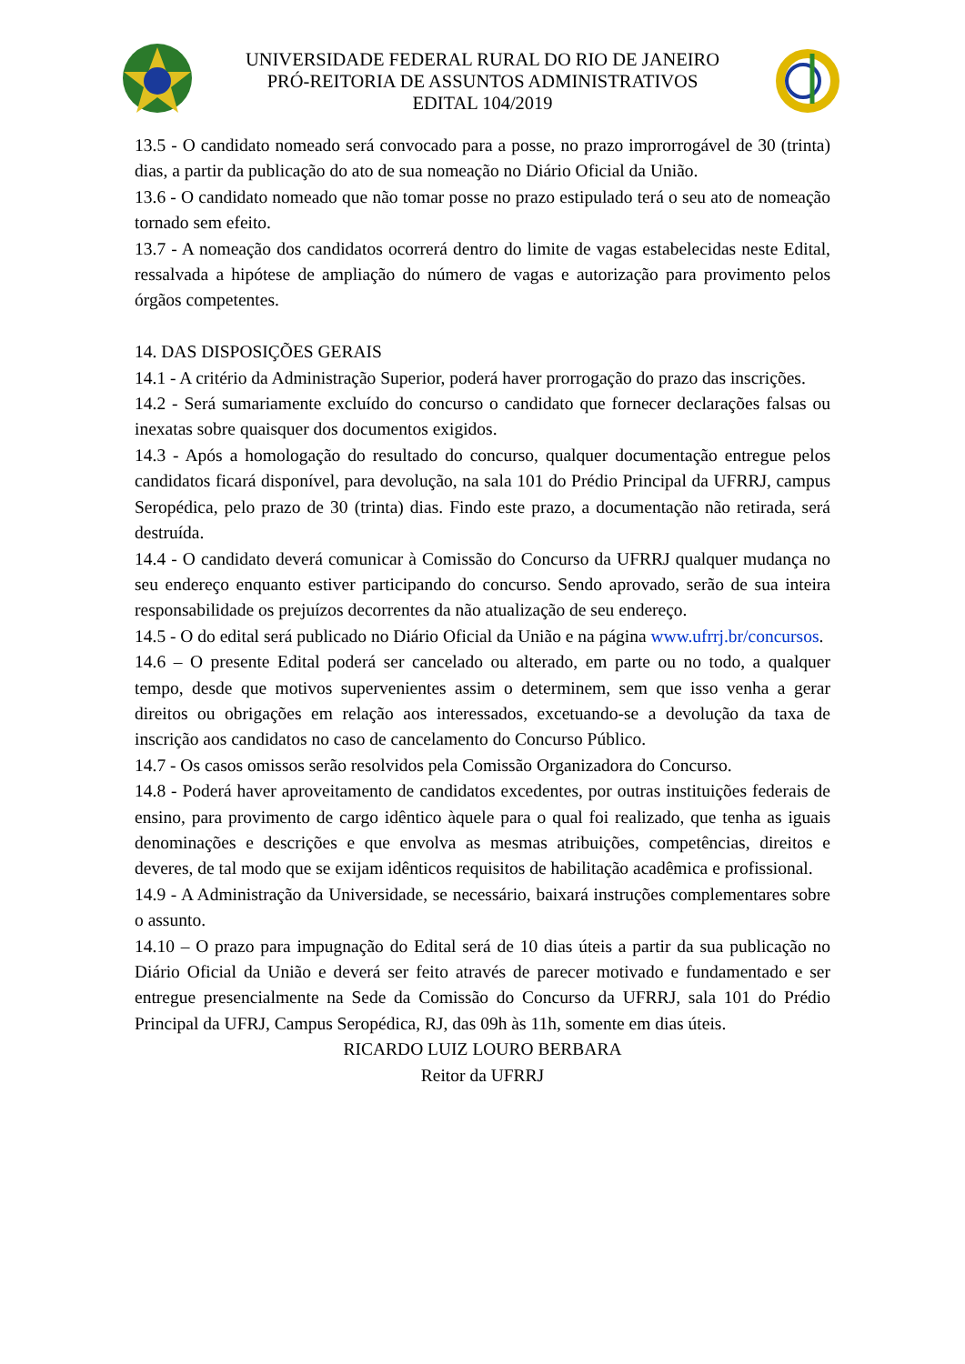UNIVERSIDADE FEDERAL RURAL DO RIO DE JANEIRO
PRÓ-REITORIA DE ASSUNTOS ADMINISTRATIVOS
EDITAL 104/2019
13.5 - O candidato nomeado será convocado para a posse, no prazo improrrogável de 30 (trinta) dias, a partir da publicação do ato de sua nomeação no Diário Oficial da União.
13.6 - O candidato nomeado que não tomar posse no prazo estipulado terá o seu ato de nomeação tornado sem efeito.
13.7 - A nomeação dos candidatos ocorrerá dentro do limite de vagas estabelecidas neste Edital, ressalvada a hipótese de ampliação do número de vagas e autorização para provimento pelos órgãos competentes.
14. DAS DISPOSIÇÕES GERAIS
14.1 - A critério da Administração Superior, poderá haver prorrogação do prazo das inscrições.
14.2 - Será sumariamente excluído do concurso o candidato que fornecer declarações falsas ou inexatas sobre quaisquer dos documentos exigidos.
14.3 - Após a homologação do resultado do concurso, qualquer documentação entregue pelos candidatos ficará disponível, para devolução, na sala 101 do Prédio Principal da UFRRJ, campus Seropédica, pelo prazo de 30 (trinta) dias. Findo este prazo, a documentação não retirada, será destruída.
14.4 - O candidato deverá comunicar à Comissão do Concurso da UFRRJ qualquer mudança no seu endereço enquanto estiver participando do concurso. Sendo aprovado, serão de sua inteira responsabilidade os prejuízos decorrentes da não atualização de seu endereço.
14.5 - O do edital será publicado no Diário Oficial da União e na página www.ufrrj.br/concursos.
14.6 – O presente Edital poderá ser cancelado ou alterado, em parte ou no todo, a qualquer tempo, desde que motivos supervenientes assim o determinem, sem que isso venha a gerar direitos ou obrigações em relação aos interessados, excetuando-se a devolução da taxa de inscrição aos candidatos no caso de cancelamento do Concurso Público.
14.7 - Os casos omissos serão resolvidos pela Comissão Organizadora do Concurso.
14.8 - Poderá haver aproveitamento de candidatos excedentes, por outras instituições federais de ensino, para provimento de cargo idêntico àquele para o qual foi realizado, que tenha as iguais denominações e descrições e que envolva as mesmas atribuições, competências, direitos e deveres, de tal modo que se exijam idênticos requisitos de habilitação acadêmica e profissional.
14.9 - A Administração da Universidade, se necessário, baixará instruções complementares sobre o assunto.
14.10 – O prazo para impugnação do Edital será de 10 dias úteis a partir da sua publicação no Diário Oficial da União e deverá ser feito através de parecer motivado e fundamentado e ser entregue presencialmente na Sede da Comissão do Concurso da UFRRJ, sala 101 do Prédio Principal da UFRJ, Campus Seropédica, RJ, das 09h às 11h, somente em dias úteis.
RICARDO LUIZ LOURO BERBARA
Reitor da UFRRJ